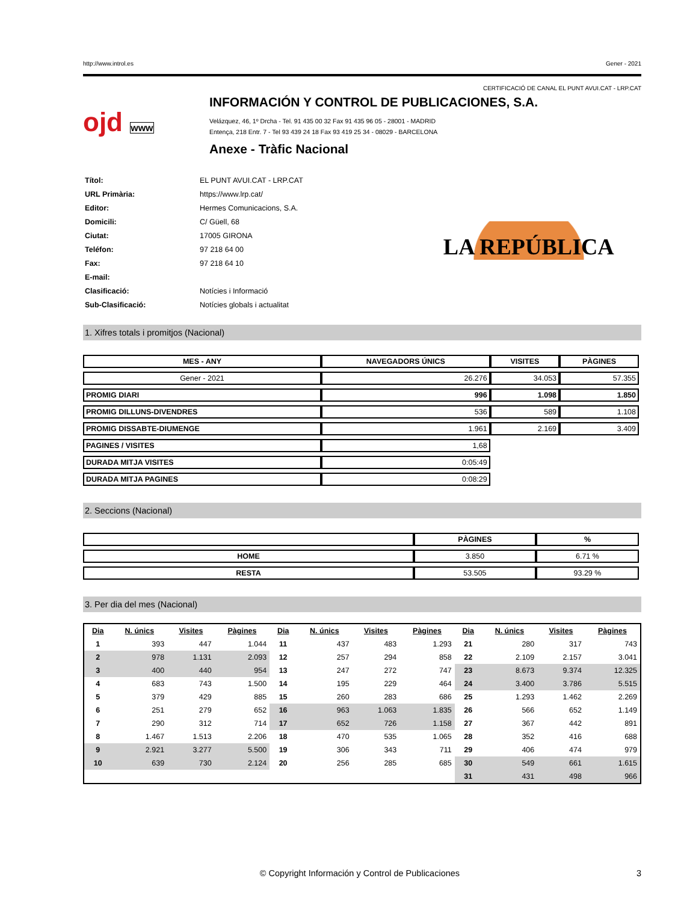http://www.introl.es Gener - 2021
CERTIFICACIÓ DE CANAL EL PUNT AVUI.CAT - LRP.CAT
ojd www
INFORMACIÓN Y CONTROL DE PUBLICACIONES, S.A.
Velázquez, 46, 1º Drcha - Tel. 91 435 00 32 Fax 91 435 96 05 - 28001 - MADRID
Entença, 218 Entr. 7 - Tel 93 439 24 18 Fax 93 419 25 34 - 08029 - BARCELONA
Anexe - Tràfic Nacional
| Títol: | EL PUNT AVUI.CAT - LRP.CAT |
| URL Primària: | https://www.lrp.cat/ |
| Editor: | Hermes Comunicacions, S.A. |
| Domicili: | C/ Güell, 68 |
| Ciutat: | 17005 GIRONA |
| Teléfon: | 97 218 64 00 |
| Fax: | 97 218 64 10 |
| E-mail: | |
| Clasificació: | Notícies i Informació |
| Sub-Clasificació: | Notícies globals i actualitat |
LA REPÚBLICA
1. Xifres totals i promitjos (Nacional)
| MES - ANY | NAVEGADORS ÚNICS | VISITES | PÀGINES |
| --- | --- | --- | --- |
| Gener - 2021 | 26.276 | 34.053 | 57.355 |
| PROMIG DIARI | 996 | 1.098 | 1.850 |
| PROMIG DILLUNS-DIVENDRES | 536 | 589 | 1.108 |
| PROMIG DISSABTE-DIUMENGE | 1.961 | 2.169 | 3.409 |
| PAGINES / VISITES | 1,68 | | |
| DURADA MITJA VISITES | 0:05:49 | | |
| DURADA MITJA PAGINES | 0:08:29 | | |
2. Seccions (Nacional)
| | PÀGINES | % |
| --- | --- | --- |
| HOME | 3.850 | 6.71 % |
| RESTA | 53.505 | 93.29 % |
3. Per dia del mes (Nacional)
| Dia | N. únics | Visites | Pàgines | Dia | N. únics | Visites | Pàgines | Dia | N. únics | Visites | Pàgines |
| --- | --- | --- | --- | --- | --- | --- | --- | --- | --- | --- | --- |
| 1 | 393 | 447 | 1.044 | 11 | 437 | 483 | 1.293 | 21 | 280 | 317 | 743 |
| 2 | 978 | 1.131 | 2.093 | 12 | 257 | 294 | 858 | 22 | 2.109 | 2.157 | 3.041 |
| 3 | 400 | 440 | 954 | 13 | 247 | 272 | 747 | 23 | 8.673 | 9.374 | 12.325 |
| 4 | 683 | 743 | 1.500 | 14 | 195 | 229 | 464 | 24 | 3.400 | 3.786 | 5.515 |
| 5 | 379 | 429 | 885 | 15 | 260 | 283 | 686 | 25 | 1.293 | 1.462 | 2.269 |
| 6 | 251 | 279 | 652 | 16 | 963 | 1.063 | 1.835 | 26 | 566 | 652 | 1.149 |
| 7 | 290 | 312 | 714 | 17 | 652 | 726 | 1.158 | 27 | 367 | 442 | 891 |
| 8 | 1.467 | 1.513 | 2.206 | 18 | 470 | 535 | 1.065 | 28 | 352 | 416 | 688 |
| 9 | 2.921 | 3.277 | 5.500 | 19 | 306 | 343 | 711 | 29 | 406 | 474 | 979 |
| 10 | 639 | 730 | 2.124 | 20 | 256 | 285 | 685 | 30 | 549 | 661 | 1.615 |
| | | | | | | | | 31 | 431 | 498 | 966 |
© Copyright Información y Control de Publicaciones 3